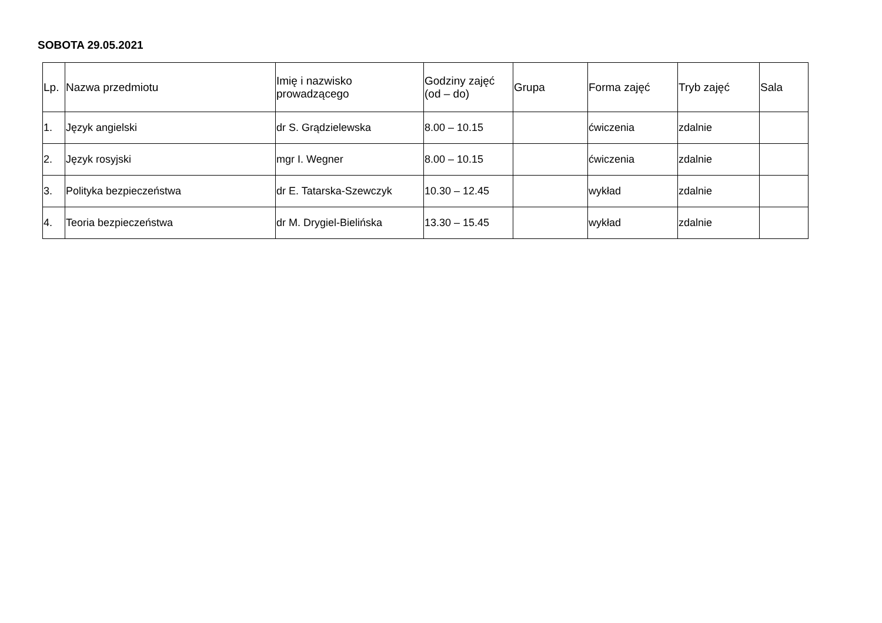SOBOTA 29.05.2021
| Lp. | Nazwa przedmiotu | Imię i nazwisko prowadzącego | Godziny zajęć (od – do) | Grupa | Forma zajęć | Tryb zajęć | Sala |
| --- | --- | --- | --- | --- | --- | --- | --- |
| 1. | Język angielski | dr S. Grądzielewska | 8.00 – 10.15 | | ćwiczenia | zdalnie | |
| 2. | Język rosyjski | mgr I. Wegner | 8.00 – 10.15 | | ćwiczenia | zdalnie | |
| 3. | Polityka bezpieczeństwa | dr E. Tatarska-Szewczyk | 10.30 – 12.45 | | wykład | zdalnie | |
| 4. | Teoria bezpieczeństwa | dr M. Drygiel-Bielińska | 13.30 – 15.45 | | wykład | zdalnie | |